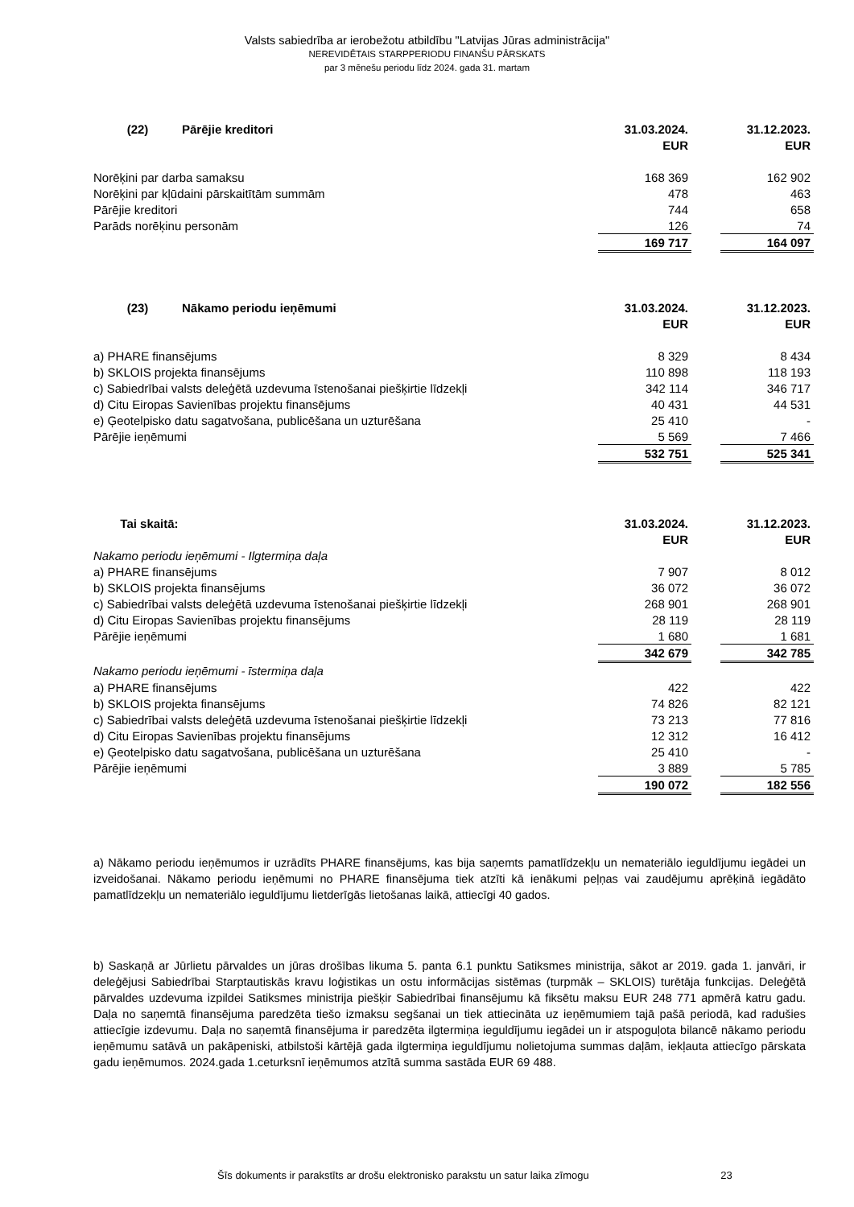Valsts sabiedrība ar ierobežotu atbildību "Latvijas Jūras administrācija"
NEREVIDĒTAIS STARPPERIODU FINANŠU PĀRSKATS
par 3 mēnešu periodu līdz 2024. gada 31. martam
| (22) Pārējie kreditori | 31.03.2024. | | 31.12.2023. |
| --- | --- | --- | --- |
| | EUR | | EUR |
| Norēķini par darba samaksu | 168 369 | | 162 902 |
| Norēķini par kļūdaini pārskaitītām summām | 478 | | 463 |
| Pārējie kreditori | 744 | | 658 |
| Parāds norēķinu personām | 126 | | 74 |
| | 169 717 | | 164 097 |
| (23) Nākamo periodu ieņēmumi | 31.03.2024. | | 31.12.2023. |
| --- | --- | --- | --- |
| | EUR | | EUR |
| a) PHARE finansējums | 8 329 | | 8 434 |
| b) SKLOIS projekta finansējums | 110 898 | | 118 193 |
| c) Sabiedrībai valsts deleģētā uzdevuma īstenošanai piešķirtie līdzekļi | 342 114 | | 346 717 |
| d) Citu Eiropas Savienības projektu finansējums | 40 431 | | 44 531 |
| e) Ģeotelpisko datu sagatvošana, publicēšana un uzturēšana | 25 410 | | - |
| Pārējie ieņēmumi | 5 569 | | 7 466 |
| | 532 751 | | 525 341 |
| Tai skaitā: | 31.03.2024. | | 31.12.2023. |
| --- | --- | --- | --- |
| | EUR | | EUR |
| Nakamo periodu ieņēmumi - Ilgtermiņa daļa | | | |
| a) PHARE finansējums | 7 907 | | 8 012 |
| b) SKLOIS projekta finansējums | 36 072 | | 36 072 |
| c) Sabiedrībai valsts deleģētā uzdevuma īstenošanai piešķirtie līdzekļi | 268 901 | | 268 901 |
| d) Citu Eiropas Savienības projektu finansējums | 28 119 | | 28 119 |
| Pārējie ieņēmumi | 1 680 | | 1 681 |
| | 342 679 | | 342 785 |
| Nakamo periodu ieņēmumi - īstermiņa daļa | | | |
| a) PHARE finansējums | 422 | | 422 |
| b) SKLOIS projekta finansējums | 74 826 | | 82 121 |
| c) Sabiedrībai valsts deleģētā uzdevuma īstenošanai piešķirtie līdzekļi | 73 213 | | 77 816 |
| d) Citu Eiropas Savienības projektu finansējums | 12 312 | | 16 412 |
| e) Ģeotelpisko datu sagatvošana, publicēšana un uzturēšana | 25 410 | | - |
| Pārējie ieņēmumi | 3 889 | | 5 785 |
| | 190 072 | | 182 556 |
a) Nākamo periodu ieņēmumos ir uzrādīts PHARE finansējums, kas bija saņemts pamatlīdzekļu un nemateriālo ieguldījumu iegādei un izveidošanai. Nākamo periodu ieņēmumi no PHARE finansējuma tiek atzīti kā ienākumi peļņas vai zaudējumu aprēķinā iegādāto pamatlīdzekļu un nemateriālo ieguldījumu lietderīgās lietošanas laikā, attiecīgi 40 gados.
b) Saskaņā ar Jūrlietu pārvaldes un jūras drošības likuma 5. panta 6.1 punktu Satiksmes ministrija, sākot ar 2019. gada 1. janvāri, ir deleģējusi Sabiedrībai Starptautiskās kravu loģistikas un ostu informācijas sistēmas (turpmāk – SKLOIS) turētāja funkcijas. Deleģētā pārvaldes uzdevuma izpildei Satiksmes ministrija piešķir Sabiedrībai finansējumu kā fiksētu maksu EUR 248 771 apmērā katru gadu. Daļa no saņemtā finansējuma paredzēta tiešo izmaksu segšanai un tiek attiecināta uz ieņēmumiem tajā pašā periodā, kad radušies attiecīgie izdevumu. Daļa no saņemtā finansējuma ir paredzēta ilgtermiņa ieguldījumu iegādei un ir atspoguļota bilancē nākamo periodu ieņēmumu satāvā un pakāpeniski, atbilstoši kārtējā gada ilgtermiņa ieguldījumu nolietojuma summas daļām, iekļauta attiecīgo pārskata gadu ieņēmumos. 2024.gada 1.ceturksnī ieņēmumos atzītā summa sastāda EUR 69 488.
Šīs dokuments ir parakstīts ar drošu elektronisko parakstu un satur laika zīmogu 23